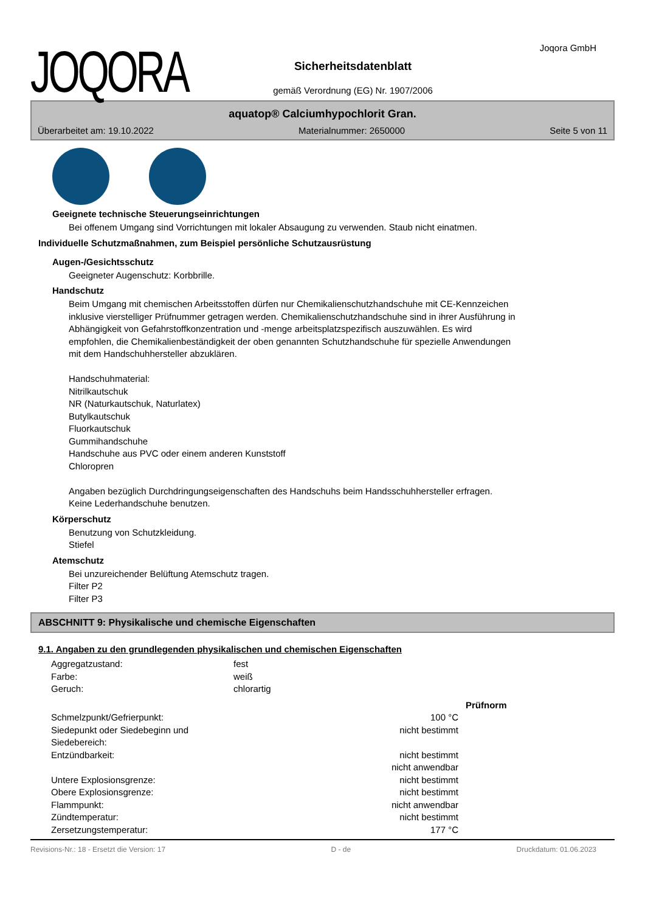JOQORA
Sicherheitsdatenblatt
gemäß Verordnung (EG) Nr. 1907/2006
Joqora GmbH
aquatop® Calciumhypochlorit Gran.
Überarbeitet am: 19.10.2022 Materialnummer: 2650000 Seite 5 von 11
Geeignete technische Steuerungseinrichtungen
Bei offenem Umgang sind Vorrichtungen mit lokaler Absaugung zu verwenden. Staub nicht einatmen.
Individuelle Schutzmaßnahmen, zum Beispiel persönliche Schutzausrüstung
Augen-/Gesichtsschutz
Geeigneter Augenschutz: Korbbrille.
Handschutz
Beim Umgang mit chemischen Arbeitsstoffen dürfen nur Chemikalienschutzhandschuhe mit CE-Kennzeichen
inklusive vierstelliger Prüfnummer getragen werden. Chemikalienschutzhandschuhe sind in ihrer Ausführung in
Abhängigkeit von Gefahrstoffkonzentration und -menge arbeitsplatzspezifisch auszuwählen. Es wird
empfohlen, die Chemikalienbeständigkeit der oben genannten Schutzhandschuhe für spezielle Anwendungen
mit dem Handschuhhersteller abzuklären.
Handschuhmaterial:
Nitrilkautschuk
NR (Naturkautschuk, Naturlatex)
Butylkautschuk
Fluorkautschuk
Gummihandschuhe
Handschuhe aus PVC oder einem anderen Kunststoff
Chloropren
Angaben bezüglich Durchdringungseigenschaften des Handschuhs beim Handsschuhhersteller erfragen.
Keine Lederhandschuhe benutzen.
Körperschutz
Benutzung von Schutzkleidung.
Stiefel
Atemschutz
Bei unzureichender Belüftung Atemschutz tragen.
Filter P2
Filter P3
ABSCHNITT 9: Physikalische und chemische Eigenschaften
9.1. Angaben zu den grundlegenden physikalischen und chemischen Eigenschaften
| Aggregatzustand: | fest | |
| Farbe: | weiß | |
| Geruch: | chlorartig | |
| | | Prüfnorm |
| Schmelzpunkt/Gefrierpunkt: | 100 °C | |
| Siedepunkt oder Siedebeginn und Siedebereich: | nicht bestimmt | |
| Entzündbarkeit: | nicht bestimmt nicht anwendbar | |
| Untere Explosionsgrenze: | nicht bestimmt | |
| Obere Explosionsgrenze: | nicht bestimmt | |
| Flammpunkt: | nicht anwendbar | |
| Zündtemperatur: | nicht bestimmt | |
| Zersetzungstemperatur: | 177 °C | |
Revisions-Nr.: 18 - Ersetzt die Version: 17 D - de Druckdatum: 01.06.2023